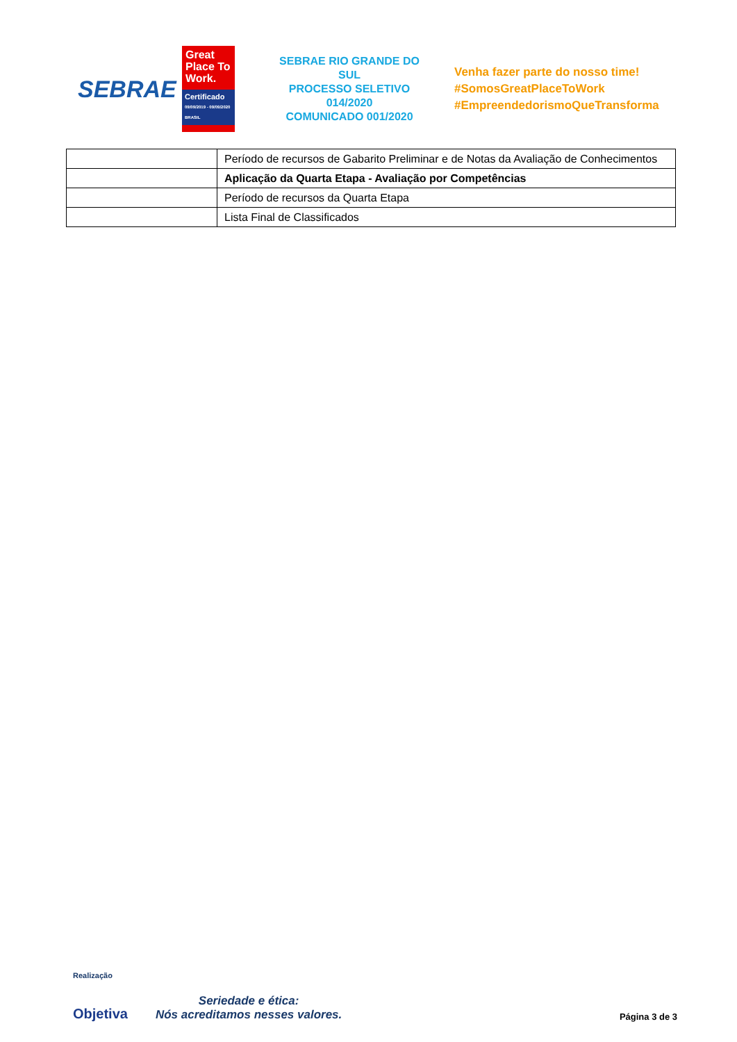SEBRAE
Great Place To Work.
Certificado
09/09/2019 - 09/09/2020
BRASIL
SEBRAE RIO GRANDE DO SUL
PROCESSO SELETIVO 014/2020
COMUNICADO 001/2020
Venha fazer parte do nosso time!
#SomosGreatPlaceToWork
#EmpreendedorismoQueTransforma
| | Período de recursos de Gabarito Preliminar e de Notas da Avaliação de Conhecimentos |
| | Aplicação da Quarta Etapa - Avaliação por Competências |
| | Período de recursos da Quarta Etapa |
| | Lista Final de Classificados |
Realização
Objetiva
Seriedade e ética:
Nós acreditamos nesses valores.
Página 3 de 3